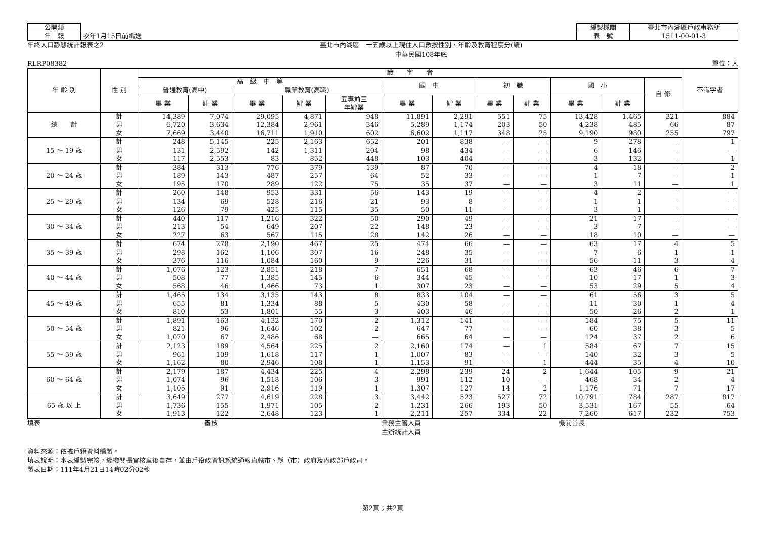| 公開類 | | 編製機關 | 臺北市內湖區戶政事務所 |
| 年 報 | 次年1月15日前編送 | 表 號 | 1511-00-01-3 |
年終人口靜態統計報表之2 臺北市內湖區　十五歲以上現住人口數按性別、年齡及教育程度分(續)
中華民國108年底
RLRP08382 單位：人
| 年 齡 別 | 性 別 | 識 字 者 | | | | | | | | | | | | 不識字者 |
| --- | --- | --- | --- | --- | --- | --- | --- | --- | --- | --- | --- | --- | --- | --- |
| | | 高 級 中 等 | | | | | 國 中 | | 初 職 | | 國 小 | | 自 修 | |
| | | 普通教育(高中) | | 職業教育(高職) | | | | | | | | | | |
| | | 畢 業 | 肄 業 | 畢 業 | 肄 業 | 五專前三 年肄業 | 畢 業 | 肄 業 | 畢 業 | 肄 業 | 畢 業 | 肄 業 | | |
| 總 計 | 計 | 14,389 | 7,074 | 29,095 | 4,871 | 948 | 11,891 | 2,291 | 551 | 75 | 13,428 | 1,465 | 321 | 884 |
| | 男 | 6,720 | 3,634 | 12,384 | 2,961 | 346 | 5,289 | 1,174 | 203 | 50 | 4,238 | 485 | 66 | 87 |
| | 女 | 7,669 | 3,440 | 16,711 | 1,910 | 602 | 6,602 | 1,117 | 348 | 25 | 9,190 | 980 | 255 | 797 |
| 15 ～ 19 歲 | 計 | 248 | 5,145 | 225 | 2,163 | 652 | 201 | 838 | — | — | 9 | 278 | — | 1 |
| | 男 | 131 | 2,592 | 142 | 1,311 | 204 | 98 | 434 | — | — | 6 | 146 | — | — |
| | 女 | 117 | 2,553 | 83 | 852 | 448 | 103 | 404 | — | — | 3 | 132 | — | 1 |
| 20 ～ 24 歲 | 計 | 384 | 313 | 776 | 379 | 139 | 87 | 70 | — | — | 4 | 18 | — | 2 |
| | 男 | 189 | 143 | 487 | 257 | 64 | 52 | 33 | — | — | 1 | 7 | — | 1 |
| | 女 | 195 | 170 | 289 | 122 | 75 | 35 | 37 | — | — | 3 | 11 | — | 1 |
| 25 ～ 29 歲 | 計 | 260 | 148 | 953 | 331 | 56 | 143 | 19 | — | — | 4 | 2 | — | — |
| | 男 | 134 | 69 | 528 | 216 | 21 | 93 | 8 | — | — | 1 | 1 | — | — |
| | 女 | 126 | 79 | 425 | 115 | 35 | 50 | 11 | — | — | 3 | 1 | — | — |
| 30 ～ 34 歲 | 計 | 440 | 117 | 1,216 | 322 | 50 | 290 | 49 | — | — | 21 | 17 | — | — |
| | 男 | 213 | 54 | 649 | 207 | 22 | 148 | 23 | — | — | 3 | 7 | — | — |
| | 女 | 227 | 63 | 567 | 115 | 28 | 142 | 26 | — | — | 18 | 10 | — | — |
| 35 ～ 39 歲 | 計 | 674 | 278 | 2,190 | 467 | 25 | 474 | 66 | — | — | 63 | 17 | 4 | 5 |
| | 男 | 298 | 162 | 1,106 | 307 | 16 | 248 | 35 | — | — | 7 | 6 | 1 | 1 |
| | 女 | 376 | 116 | 1,084 | 160 | 9 | 226 | 31 | — | — | 56 | 11 | 3 | 4 |
| 40 ～ 44 歲 | 計 | 1,076 | 123 | 2,851 | 218 | 7 | 651 | 68 | — | — | 63 | 46 | 6 | 7 |
| | 男 | 508 | 77 | 1,385 | 145 | 6 | 344 | 45 | — | — | 10 | 17 | 1 | 3 |
| | 女 | 568 | 46 | 1,466 | 73 | 1 | 307 | 23 | — | — | 53 | 29 | 5 | 4 |
| 45 ～ 49 歲 | 計 | 1,465 | 134 | 3,135 | 143 | 8 | 833 | 104 | — | — | 61 | 56 | 3 | 5 |
| | 男 | 655 | 81 | 1,334 | 88 | 5 | 430 | 58 | — | — | 11 | 30 | 1 | 4 |
| | 女 | 810 | 53 | 1,801 | 55 | 3 | 403 | 46 | — | — | 50 | 26 | 2 | 1 |
| 50 ～ 54 歲 | 計 | 1,891 | 163 | 4,132 | 170 | 2 | 1,312 | 141 | — | — | 184 | 75 | 5 | 11 |
| | 男 | 821 | 96 | 1,646 | 102 | 2 | 647 | 77 | — | — | 60 | 38 | 3 | 5 |
| | 女 | 1,070 | 67 | 2,486 | 68 | — | 665 | 64 | — | — | 124 | 37 | 2 | 6 |
| 55 ～ 59 歲 | 計 | 2,123 | 189 | 4,564 | 225 | 2 | 2,160 | 174 | — | 1 | 584 | 67 | 7 | 15 |
| | 男 | 961 | 109 | 1,618 | 117 | 1 | 1,007 | 83 | — | — | 140 | 32 | 3 | 5 |
| | 女 | 1,162 | 80 | 2,946 | 108 | 1 | 1,153 | 91 | — | 1 | 444 | 35 | 4 | 10 |
| 60 ～ 64 歲 | 計 | 2,179 | 187 | 4,434 | 225 | 4 | 2,298 | 239 | 24 | 2 | 1,644 | 105 | 9 | 21 |
| | 男 | 1,074 | 96 | 1,518 | 106 | 3 | 991 | 112 | 10 | — | 468 | 34 | 2 | 4 |
| | 女 | 1,105 | 91 | 2,916 | 119 | 1 | 1,307 | 127 | 14 | 2 | 1,176 | 71 | 7 | 17 |
| 65 歲 以 上 | 計 | 3,649 | 277 | 4,619 | 228 | 3 | 3,442 | 523 | 527 | 72 | 10,791 | 784 | 287 | 817 |
| | 男 | 1,736 | 155 | 1,971 | 105 | 2 | 1,231 | 266 | 193 | 50 | 3,531 | 167 | 55 | 64 |
| | 女 | 1,913 | 122 | 2,648 | 123 | 1 | 2,211 | 257 | 334 | 22 | 7,260 | 617 | 232 | 753 |
填表 審核 業務主管人員
主辦統計人員 機關首長
資料來源：依據戶籍資料編製。
填表說明：本表編製完竣，經機關長官核章後自存，並由戶役政資訊系統通報直轄市、縣（市）政府及內政部戶政司。
製表日期：111年4月21日14時02分02秒
第2頁；共2頁